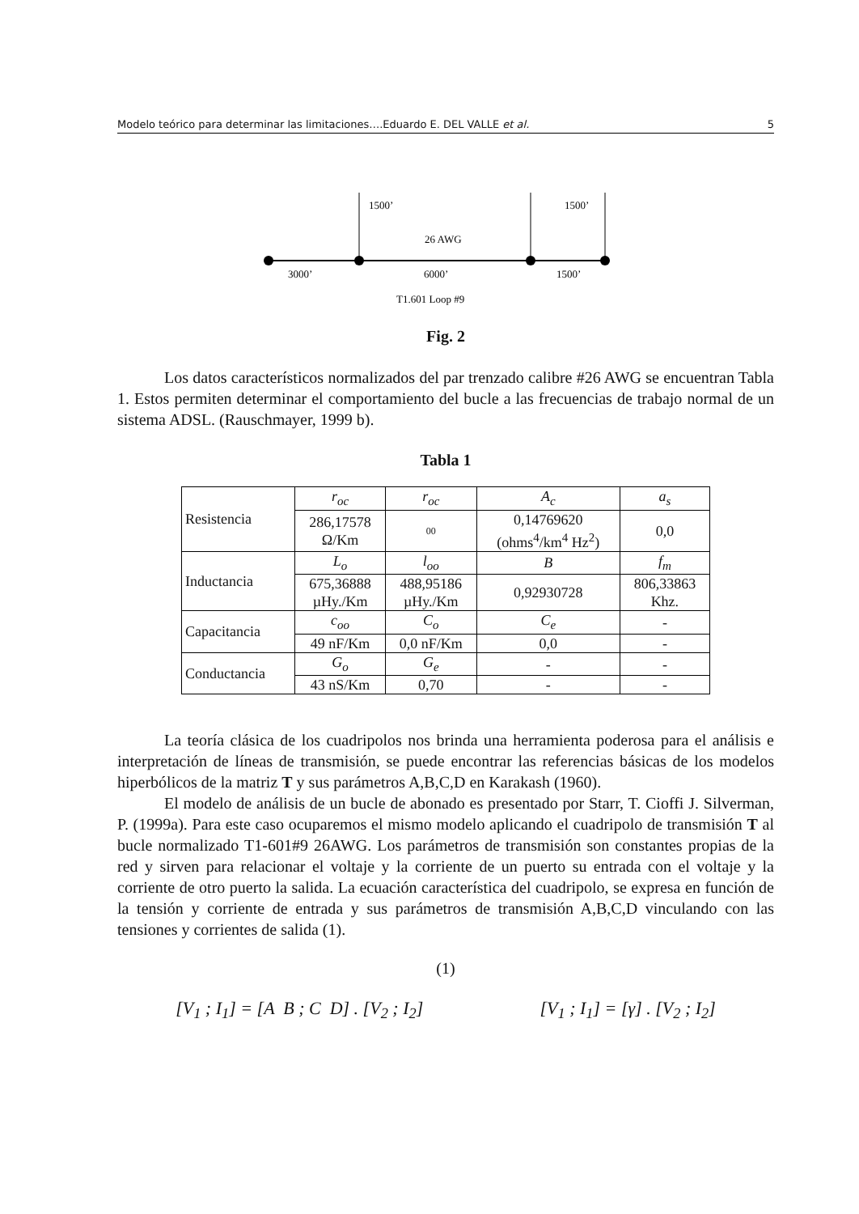Modelo teórico para determinar las limitaciones….Eduardo E. DEL VALLE et al. 5
1500’
1500’
26 AWG
3000’
6000’
1500’
T1.601 Loop #9
Fig. 2
Los datos característicos normalizados del par trenzado calibre #26 AWG se encuentran Tabla 1. Estos permiten determinar el comportamiento del bucle a las frecuencias de trabajo normal de un sistema ADSL. (Rauschmayer, 1999 b).
Tabla 1
| Resistencia | r<sub>oc</sub> | r<sub>oc</sub> | A<sub>c</sub> | a<sub>s</sub> |
| | 286,17578 Ω/Km | 00 | 0,14769620 (ohms<sup>4</sup>/km<sup>4</sup> Hz<sup>2</sup>) | 0,0 |
| Inductancia | L<sub>o</sub> | l<sub>oo</sub> | B | f<sub>m</sub> |
| | 675,36888 µHy./Km | 488,95186 µHy./Km | 0,92930728 | 806,33863 Khz. |
| Capacitancia | c<sub>oo</sub> | C<sub>o</sub> | C<sub>e</sub> | - |
| | 49 nF/Km | 0,0 nF/Km | 0,0 | - |
| Conductancia | G<sub>o</sub> | G<sub>e</sub> | - | - |
| | 43 nS/Km | 0,70 | - | - |
La teoría clásica de los cuadripolos nos brinda una herramienta poderosa para el análisis e interpretación de líneas de transmisión, se puede encontrar las referencias básicas de los modelos hiperbólicos de la matriz T y sus parámetros A,B,C,D en Karakash (1960).
El modelo de análisis de un bucle de abonado es presentado por Starr, T. Cioffi J. Silverman, P. (1999a). Para este caso ocuparemos el mismo modelo aplicando el cuadripolo de transmisión T al bucle normalizado T1-601#9 26AWG. Los parámetros de transmisión son constantes propias de la red y sirven para relacionar el voltaje y la corriente de un puerto su entrada con el voltaje y la corriente de otro puerto la salida. La ecuación característica del cuadripolo, se expresa en función de la tensión y corriente de entrada y sus parámetros de transmisión A,B,C,D vinculando con las tensiones y corrientes de salida (1).
(1)
[V<sub>1</sub> ; I<sub>1</sub>] = [A B ; C D] . [V<sub>2</sub> ; I<sub>2</sub>]
[V<sub>1</sub> ; I<sub>1</sub>] = [γ] . [V<sub>2</sub> ; I<sub>2</sub>]